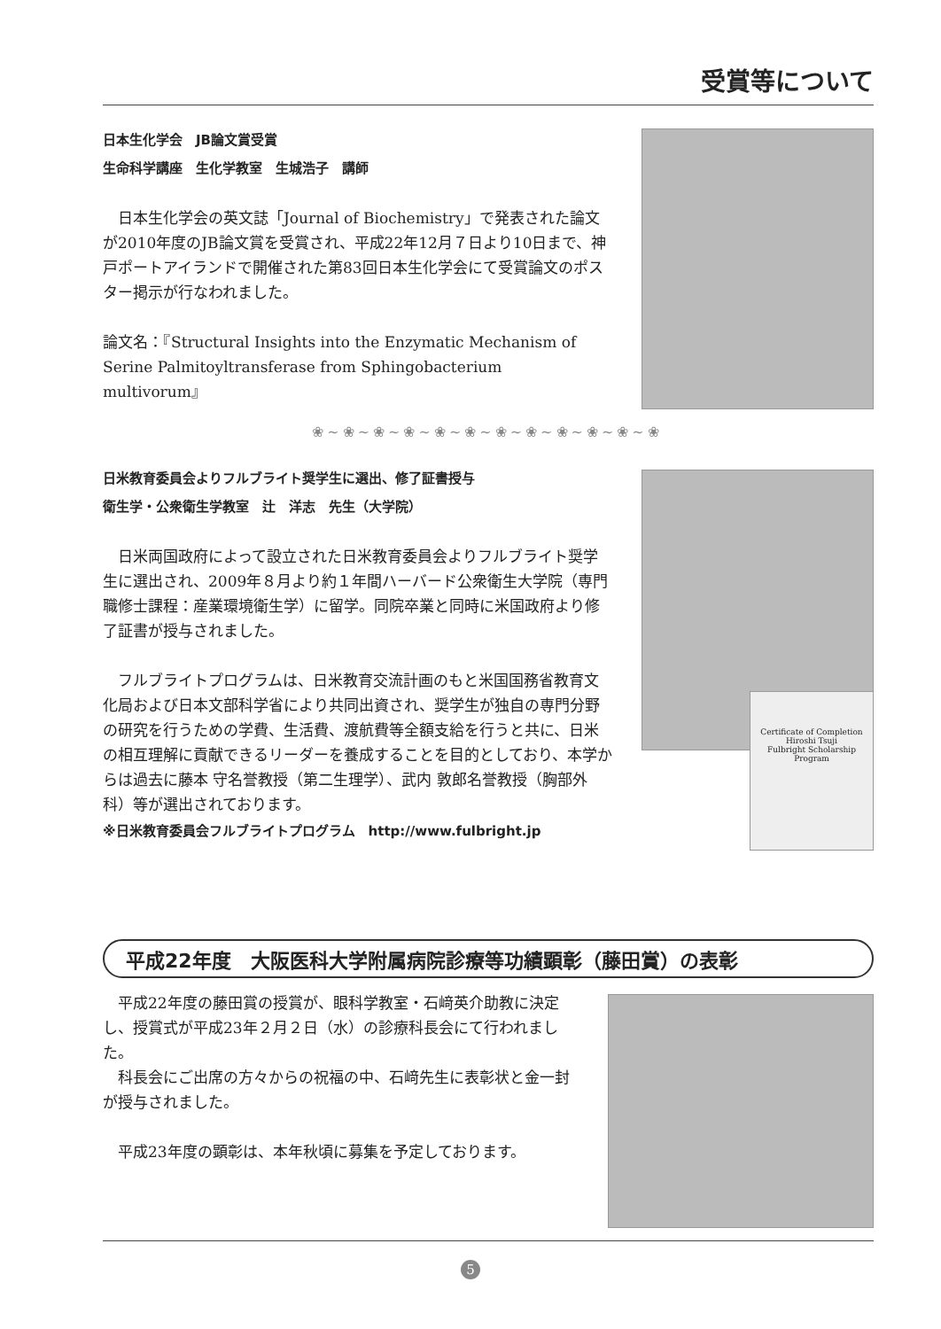受賞等について
日本生化学会　JB論文賞受賞
生命科学講座　生化学教室　生城浩子　講師
　日本生化学会の英文誌「Journal of Biochemistry」で発表された論文が2010年度のJB論文賞を受賞され、平成22年12月７日より10日まで、神戸ポートアイランドで開催された第83回日本生化学会にて受賞論文のポスター掲示が行なわれました。
論文名：『Structural Insights into the Enzymatic Mechanism of Serine Palmitoyltransferase from Sphingobacterium multivorum』
❀~❀~❀~❀~❀~❀~❀~❀~❀~❀~❀~❀
日米教育委員会よりフルブライト奨学生に選出、修了証書授与
衛生学・公衆衛生学教室　辻　洋志　先生（大学院）
　日米両国政府によって設立された日米教育委員会よりフルブライト奨学生に選出され、2009年８月より約１年間ハーバード公衆衛生大学院（専門職修士課程：産業環境衛生学）に留学。同院卒業と同時に米国政府より修了証書が授与されました。
　フルブライトプログラムは、日米教育交流計画のもと米国国務省教育文化局および日本文部科学省により共同出資され、奨学生が独自の専門分野の研究を行うための学費、生活費、渡航費等全額支給を行うと共に、日米の相互理解に貢献できるリーダーを養成することを目的としており、本学からは過去に藤本 守名誉教授（第二生理学）、武内 敦郎名誉教授（胸部外科）等が選出されております。
※日米教育委員会フルブライトプログラム　http://www.fulbright.jp
Certificate of Completion
Hiroshi Tsuji
Fulbright Scholarship Program
平成22年度　大阪医科大学附属病院診療等功績顕彰（藤田賞）の表彰
　平成22年度の藤田賞の授賞が、眼科学教室・石﨑英介助教に決定し、授賞式が平成23年２月２日（水）の診療科長会にて行われました。
　科長会にご出席の方々からの祝福の中、石﨑先生に表彰状と金一封が授与されました。
　平成23年度の顕彰は、本年秋頃に募集を予定しております。
5